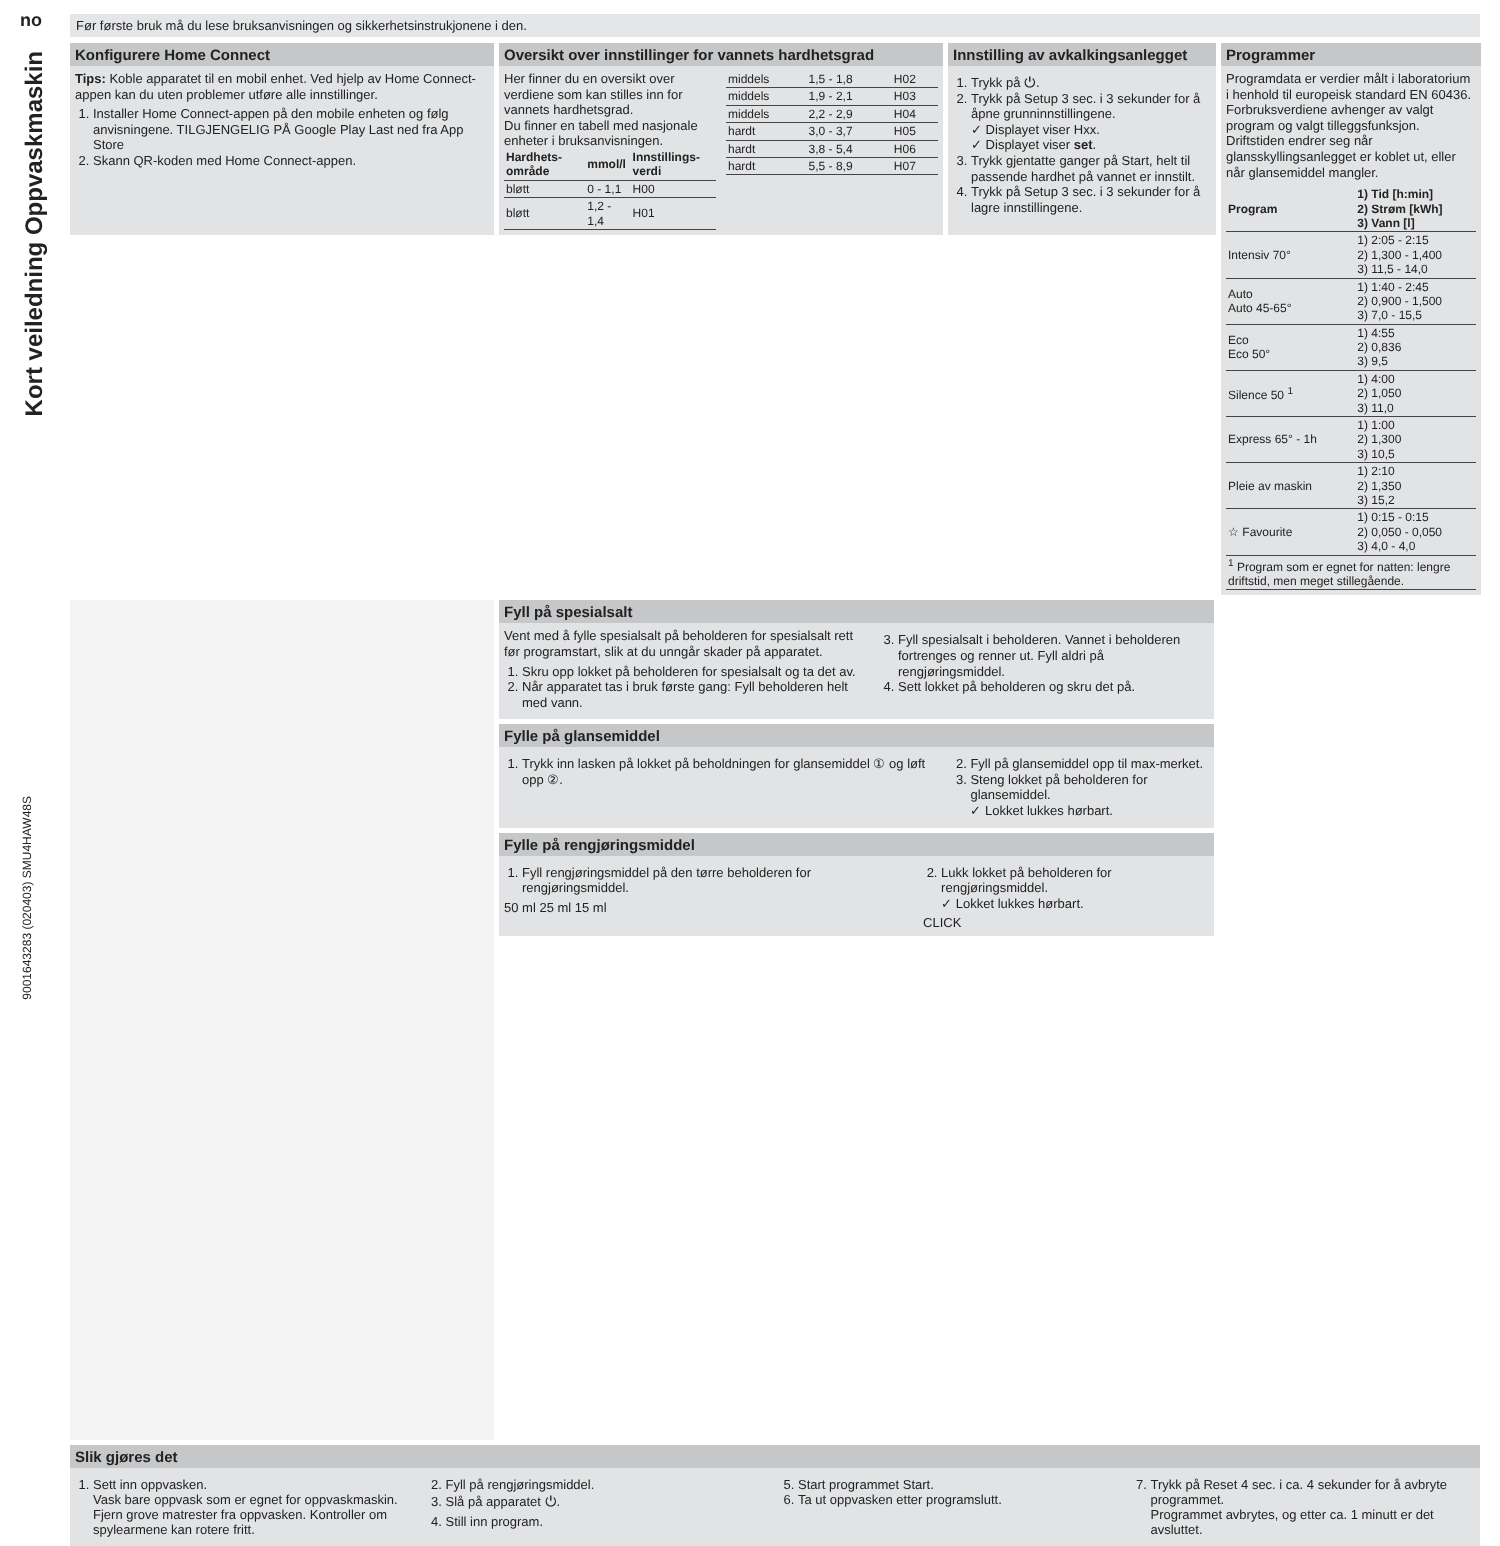no
Kort veiledning Oppvaskmaskin
9001643283 (020403) SMU4HAW48S
Før første bruk må du lese bruksanvisningen og sikkerhetsinstrukjonene i den.
Konfigurere Home Connect
Tips: Koble apparatet til en mobil enhet. Ved hjelp av Home Connect-appen kan du uten problemer utføre alle innstillinger.
1. Installer Home Connect-appen på den mobile enheten og følg anvisningene. TILGJENGELIG PÅ Google Play Last ned fra App Store
2. Skann QR-koden med Home Connect-appen.
Oversikt over innstillinger for vannets hardhetsgrad
Her finner du en oversikt over verdiene som kan stilles inn for vannets hardhetsgrad.
Du finner en tabell med nasjonale enheter i bruksanvisningen.
| Hardhets-område | mmol/l | Innstillings-verdi |
| --- | --- | --- |
| bløtt | 0 - 1,1 | H00 |
| bløtt | 1,2 - 1,4 | H01 |
| middels | 1,5 - 1,8 | H02 |
| middels | 1,9 - 2,1 | H03 |
| middels | 2,2 - 2,9 | H04 |
| hardt | 3,0 - 3,7 | H05 |
| hardt | 3,8 - 5,4 | H06 |
| hardt | 5,5 - 8,9 | H07 |
Innstilling av avkalkingsanlegget
1. Trykk på ⏻.
2. Trykk på Setup 3 sec. i 3 sekunder for å åpne grunninnstillingene.
✓ Displayet viser Hxx.
✓ Displayet viser set.
3. Trykk gjentatte ganger på Start, helt til passende hardhet på vannet er innstilt.
4. Trykk på Setup 3 sec. i 3 sekunder for å lagre innstillingene.
Programmer
Programdata er verdier målt i laboratorium i henhold til europeisk standard EN 60436.
Forbruksverdiene avhenger av valgt program og valgt tilleggsfunksjon. Driftstiden endrer seg når glansskyllingsanlegget er koblet ut, eller når glansemiddel mangler.
| Program | 1) Tid [h:min] 2) Strøm [kWh] 3) Vann [l] |
| --- | --- |
| Intensiv 70° | 1) 2:05 - 2:15 2) 1,300 - 1,400 3) 11,5 - 14,0 |
| Auto Auto 45-65° | 1) 1:40 - 2:45 2) 0,900 - 1,500 3) 7,0 - 15,5 |
| Eco Eco 50° | 1) 4:55 2) 0,836 3) 9,5 |
| Silence 50 <sup>1</sup> | 1) 4:00 2) 1,050 3) 11,0 |
| Express 65° - 1h | 1) 1:00 2) 1,300 3) 10,5 |
| Pleie av maskin | 1) 2:10 2) 1,350 3) 15,2 |
| ☆ Favourite | 1) 0:15 - 0:15 2) 0,050 - 0,050 3) 4,0 - 4,0 |
| <sup>1</sup> Program som er egnet for natten: lengre driftstid, men meget stillegående. | |
Fyll på spesialsalt
Vent med å fylle spesialsalt på beholderen for spesialsalt rett før programstart, slik at du unngår skader på apparatet.
1. Skru opp lokket på beholderen for spesialsalt og ta det av.
2. Når apparatet tas i bruk første gang: Fyll beholderen helt med vann.
3. Fyll spesialsalt i beholderen. Vannet i beholderen fortrenges og renner ut. Fyll aldri på rengjøringsmiddel.
4. Sett lokket på beholderen og skru det på.
Fylle på glansemiddel
1. Trykk inn lasken på lokket på beholdningen for glansemiddel ① og løft opp ②.
2. Fyll på glansemiddel opp til max-merket.
3. Steng lokket på beholderen for glansemiddel.
✓ Lokket lukkes hørbart.
Fylle på rengjøringsmiddel
1. Fyll rengjøringsmiddel på den tørre beholderen for rengjøringsmiddel.
50 ml 25 ml 15 ml
2. Lukk lokket på beholderen for rengjøringsmiddel.
✓ Lokket lukkes hørbart.
CLICK
Slik gjøres det
1. Sett inn oppvasken.
Vask bare oppvask som er egnet for oppvaskmaskin. Fjern grove matrester fra oppvasken. Kontroller om spylearmene kan rotere fritt.
2. Fyll på rengjøringsmiddel.
3. Slå på apparatet ⏻.
4. Still inn program.
5. Start programmet Start.
6. Ta ut oppvasken etter programslutt.
7. Trykk på Reset 4 sec. i ca. 4 sekunder for å avbryte programmet.
Programmet avbrytes, og etter ca. 1 minutt er det avsluttet.